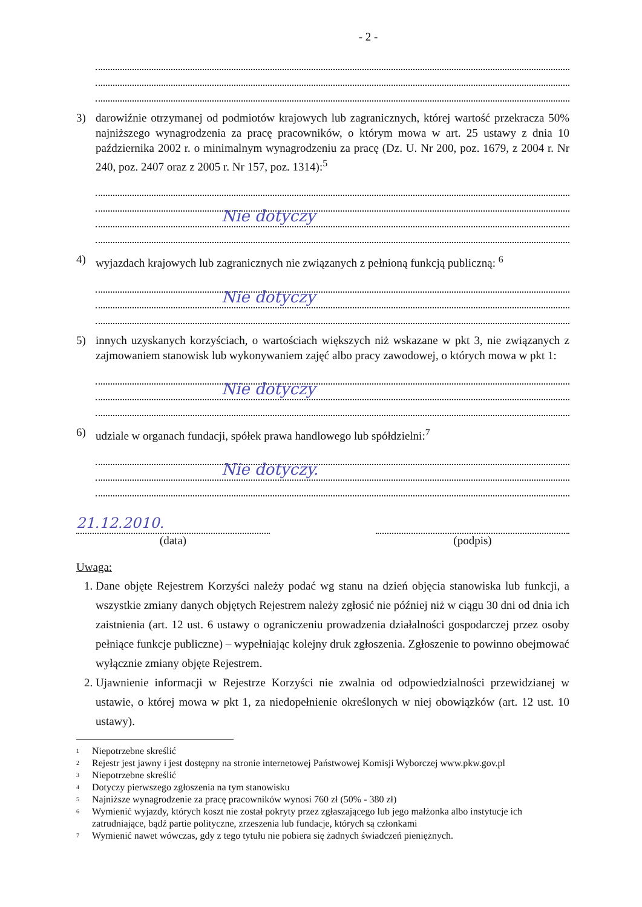- 2 -
3) darowiźnie otrzymanej od podmiotów krajowych lub zagranicznych, której wartość przekracza 50% najniższego wynagrodzenia za pracę pracowników, o którym mowa w art. 25 ustawy z dnia 10 października 2002 r. o minimalnym wynagrodzeniu za pracę (Dz. U. Nr 200, poz. 1679, z 2004 r. Nr 240, poz. 2407 oraz z 2005 r. Nr 157, poz. 1314):<sup>5</sup>
Nie dotyczy
4) wyjazdach krajowych lub zagranicznych nie związanych z pełnioną funkcją publiczną: <sup>6</sup>
Nie dotyczy
5) innych uzyskanych korzyściach, o wartościach większych niż wskazane w pkt 3, nie związanych z zajmowaniem stanowisk lub wykonywaniem zajęć albo pracy zawodowej, o których mowa w pkt 1:
Nie dotyczy
6) udziale w organach fundacji, spółek prawa handlowego lub spółdzielni:<sup>7</sup>
Nie dotyczy.
21.12.2010.
(data)
(podpis)
Uwaga:
1. Dane objęte Rejestrem Korzyści należy podać wg stanu na dzień objęcia stanowiska lub funkcji, a wszystkie zmiany danych objętych Rejestrem należy zgłosić nie później niż w ciągu 30 dni od dnia ich zaistnienia (art. 12 ust. 6 ustawy o ograniczeniu prowadzenia działalności gospodarczej przez osoby pełniące funkcje publiczne) – wypełniając kolejny druk zgłoszenia. Zgłoszenie to powinno obejmować wyłącznie zmiany objęte Rejestrem.
2. Ujawnienie informacji w Rejestrze Korzyści nie zwalnia od odpowiedzialności przewidzianej w ustawie, o której mowa w pkt 1, za niedopełnienie określonych w niej obowiązków (art. 12 ust. 10 ustawy).
<sup>1</sup> Niepotrzebne skreślić
<sup>2</sup> Rejestr jest jawny i jest dostępny na stronie internetowej Państwowej Komisji Wyborczej www.pkw.gov.pl
<sup>3</sup> Niepotrzebne skreślić
<sup>4</sup> Dotyczy pierwszego zgłoszenia na tym stanowisku
<sup>5</sup> Najniższe wynagrodzenie za pracę pracowników wynosi 760 zł (50% - 380 zł)
<sup>6</sup> Wymienić wyjazdy, których koszt nie został pokryty przez zgłaszającego lub jego małżonka albo instytucje ich zatrudniające, bądź partie polityczne, zrzeszenia lub fundacje, których są członkami
<sup>7</sup> Wymienić nawet wówczas, gdy z tego tytułu nie pobiera się żadnych świadczeń pieniężnych.